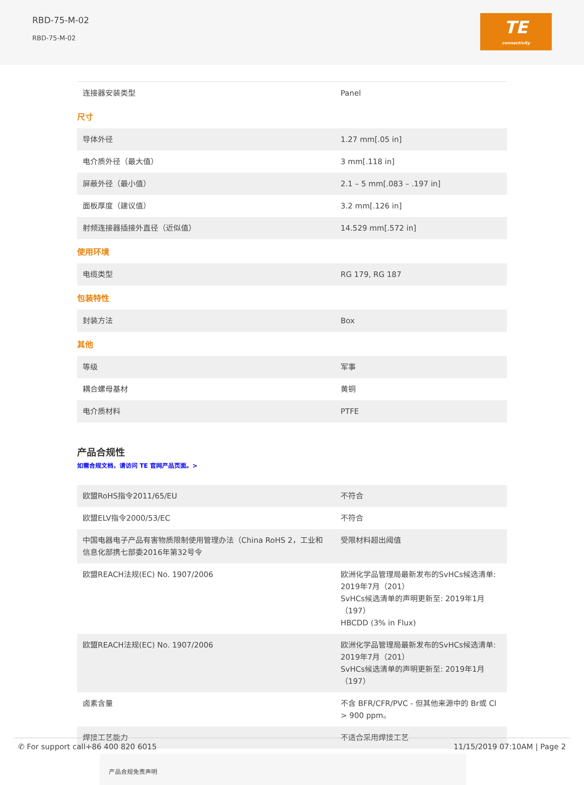RBD-75-M-02
RBD-75-M-02
TE
connectivity
| 连接器安装类型 | Panel |
尺寸
| 导体外径 | 1.27 mm[.05 in] |
| 电介质外径（最大值） | 3 mm[.118 in] |
| 屏蔽外径（最小值） | 2.1 – 5 mm[.083 – .197 in] |
| 面板厚度（建议值） | 3.2 mm[.126 in] |
| 射频连接器插接外直径（近似值） | 14.529 mm[.572 in] |
使用环境
| 电缆类型 | RG 179, RG 187 |
包装特性
| 封装方法 | Box |
其他
| 等级 | 军事 |
| 耦合螺母基材 | 黄铜 |
| 电介质材料 | PTFE |
产品合规性
如需合规文档，请访问 TE 官网产品页面。>
| 欧盟RoHS指令2011/65/EU | 不符合 |
| 欧盟ELV指令2000/53/EC | 不符合 |
| 中国电器电子产品有害物质限制使用管理办法（China RoHS 2，工业和信息化部携七部委2016年第32号令 | 受限材料超出阈值 |
| 欧盟REACH法规(EC) No. 1907/2006 | 欧洲化学品管理局最新发布的SvHCs候选清单: 2019年7月（201） SvHCs候选清单的声明更新至: 2019年1月（197） HBCDD (3% in Flux) |
| 欧盟REACH法规(EC) No. 1907/2006 | 欧洲化学品管理局最新发布的SvHCs候选清单: 2019年7月（201） SvHCs候选清单的声明更新至: 2019年1月（197） |
| 卤素含量 | 不含 BFR/CFR/PVC - 但其他来源中的 Br或 Cl > 900 ppm。 |
| 焊接工艺能力 | 不适合采用焊接工艺 |
产品合规免责声明
✆ For support call+86 400 820 6015 11/15/2019 07:10AM | Page 2